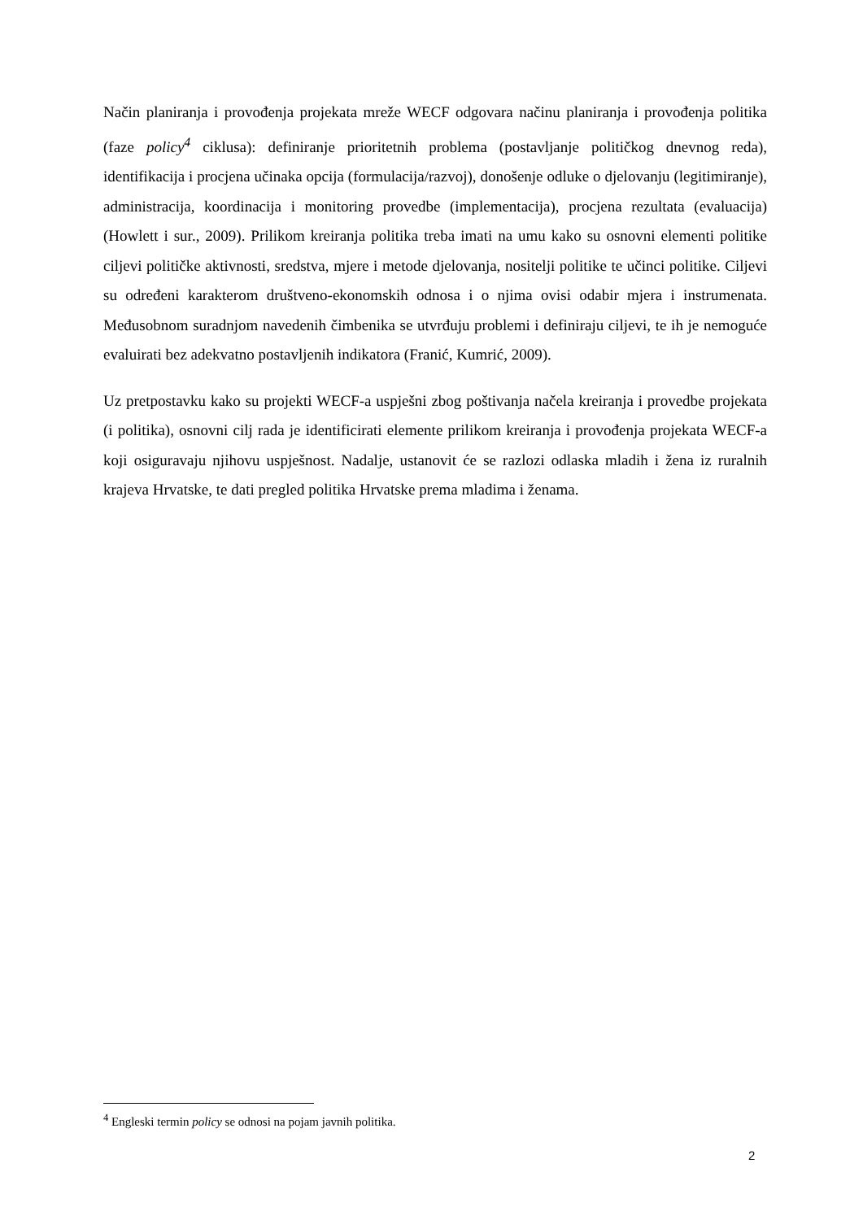Način planiranja i provođenja projekata mreže WECF odgovara načinu planiranja i provođenja politika (faze policy<sup>4</sup> ciklusa): definiranje prioritetnih problema (postavljanje političkog dnevnog reda), identifikacija i procjena učinaka opcija (formulacija/razvoj), donošenje odluke o djelovanju (legitimiranje), administracija, koordinacija i monitoring provedbe (implementacija), procjena rezultata (evaluacija) (Howlett i sur., 2009). Prilikom kreiranja politika treba imati na umu kako su osnovni elementi politike ciljevi političke aktivnosti, sredstva, mjere i metode djelovanja, nositelji politike te učinci politike. Ciljevi su određeni karakterom društveno-ekonomskih odnosa i o njima ovisi odabir mjera i instrumenata. Međusobnom suradnjom navedenih čimbenika se utvrđuju problemi i definiraju ciljevi, te ih je nemoguće evaluirati bez adekvatno postavljenih indikatora (Franić, Kumrić, 2009).
Uz pretpostavku kako su projekti WECF-a uspješni zbog poštivanja načela kreiranja i provedbe projekata (i politika), osnovni cilj rada je identificirati elemente prilikom kreiranja i provođenja projekata WECF-a koji osiguravaju njihovu uspješnost. Nadalje, ustanovit će se razlozi odlaska mladih i žena iz ruralnih krajeva Hrvatske, te dati pregled politika Hrvatske prema mladima i ženama.
<sup>4</sup> Engleski termin policy se odnosi na pojam javnih politika.
2